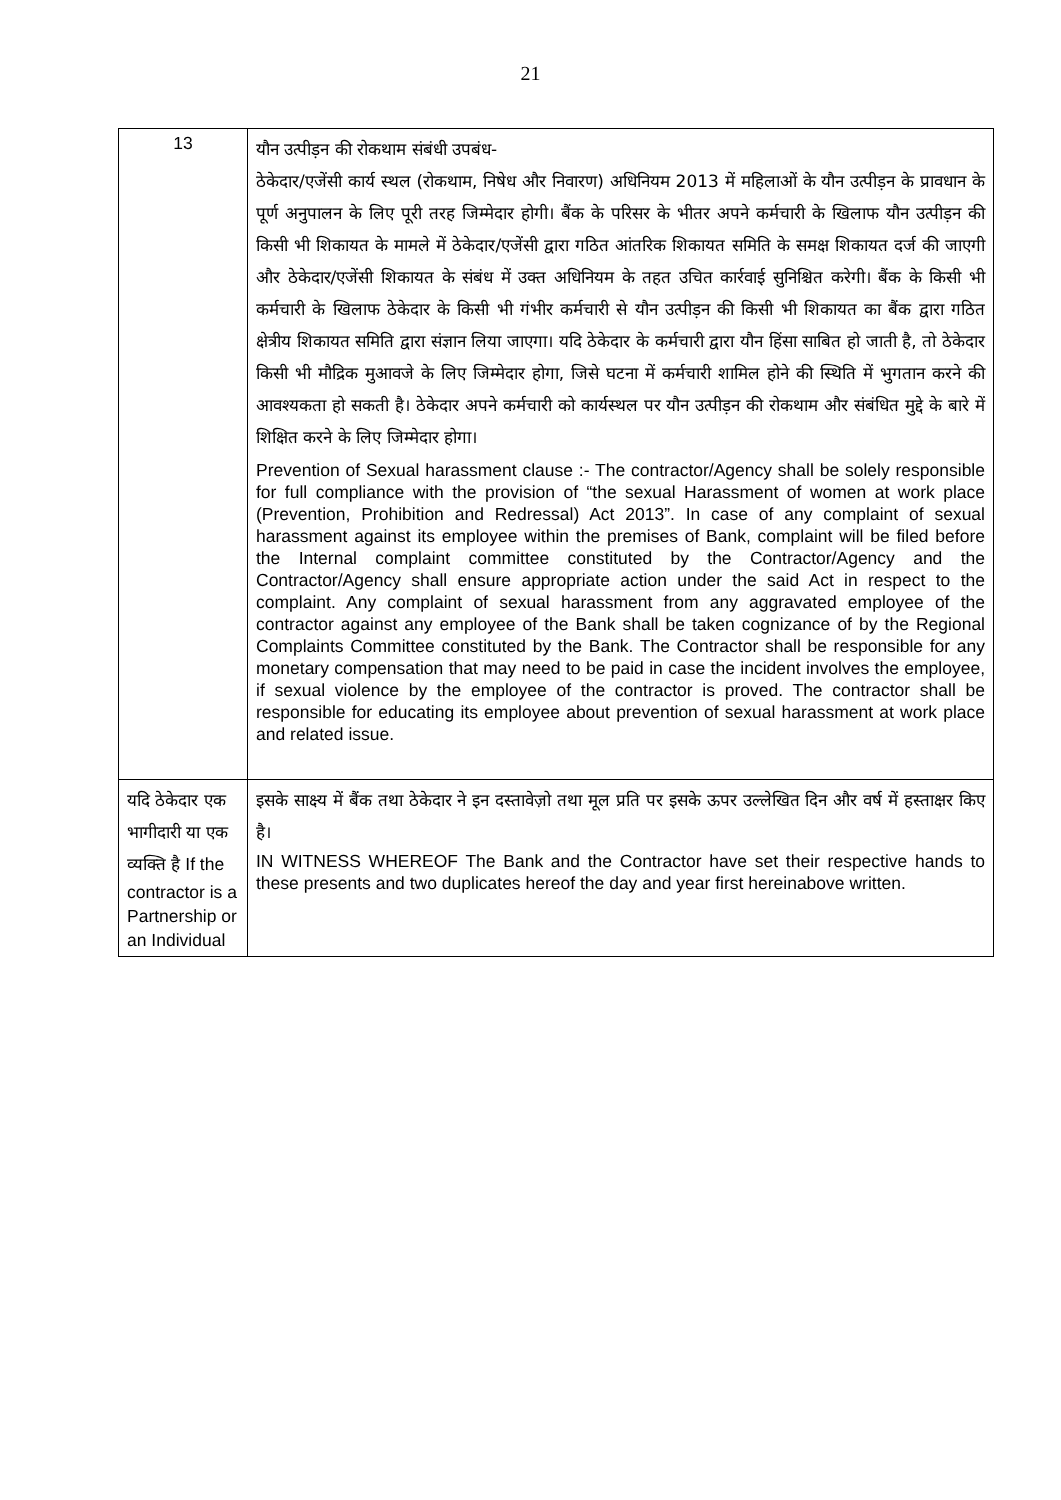21
| 13 | यौन उत्पीड़न की रोकथाम संबंधी उपबंध- ठेकेदार/एजेंसी कार्य स्थल (रोकथाम, निषेध और निवारण) अधिनियम 2013 में महिलाओं के यौन उत्पीड़न के प्रावधान के पूर्ण अनुपालन के लिए पूरी तरह जिम्मेदार होगी। बैंक के परिसर के भीतर अपने कर्मचारी के खिलाफ यौन उत्पीड़न की किसी भी शिकायत के मामले में ठेकेदार/एजेंसी द्वारा गठित आंतरिक शिकायत समिति के समक्ष शिकायत दर्ज की जाएगी और ठेकेदार/एजेंसी शिकायत के संबंध में उक्त अधिनियम के तहत उचित कार्रवाई सुनिश्चित करेगी। बैंक के किसी भी कर्मचारी के खिलाफ ठेकेदार के किसी भी गंभीर कर्मचारी से यौन उत्पीड़न की किसी भी शिकायत का बैंक द्वारा गठित क्षेत्रीय शिकायत समिति द्वारा संज्ञान लिया जाएगा। यदि ठेकेदार के कर्मचारी द्वारा यौन हिंसा साबित हो जाती है, तो ठेकेदार किसी भी मौद्रिक मुआवजे के लिए जिम्मेदार होगा, जिसे घटना में कर्मचारी शामिल होने की स्थिति में भुगतान करने की आवश्यकता हो सकती है। ठेकेदार अपने कर्मचारी को कार्यस्थल पर यौन उत्पीड़न की रोकथाम और संबंधित मुद्दे के बारे में शिक्षित करने के लिए जिम्मेदार होगा। Prevention of Sexual harassment clause :- The contractor/Agency shall be solely responsible for full compliance with the provision of “the sexual Harassment of women at work place (Prevention, Prohibition and Redressal) Act 2013”. In case of any complaint of sexual harassment against its employee within the premises of Bank, complaint will be filed before the Internal complaint committee constituted by the Contractor/Agency and the Contractor/Agency shall ensure appropriate action under the said Act in respect to the complaint. Any complaint of sexual harassment from any aggravated employee of the contractor against any employee of the Bank shall be taken cognizance of by the Regional Complaints Committee constituted by the Bank. The Contractor shall be responsible for any monetary compensation that may need to be paid in case the incident involves the employee, if sexual violence by the employee of the contractor is proved. The contractor shall be responsible for educating its employee about prevention of sexual harassment at work place and related issue. |
| यदि ठेकेदार एक भागीदारी या एक व्यक्ति है If the contractor is a Partnership or an Individual | इसके साक्ष्य में बैंक तथा ठेकेदार ने इन दस्तावेज़ो तथा मूल प्रति पर इसके ऊपर उल्लेखित दिन और वर्ष में हस्ताक्षर किए है। IN WITNESS WHEREOF The Bank and the Contractor have set their respective hands to these presents and two duplicates hereof the day and year first hereinabove written. |